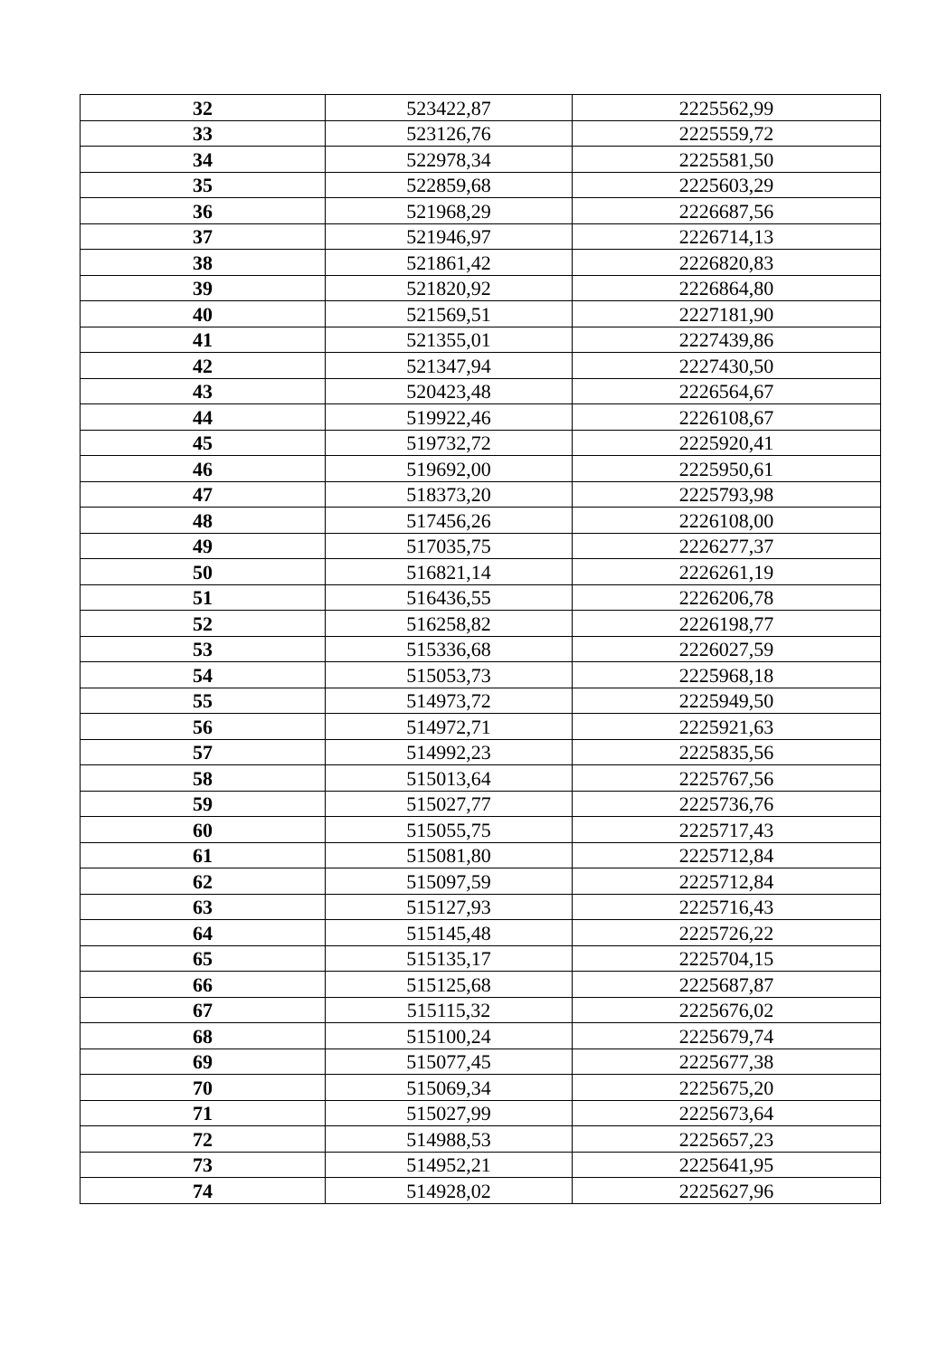| 32 | 523422,87 | 2225562,99 |
| 33 | 523126,76 | 2225559,72 |
| 34 | 522978,34 | 2225581,50 |
| 35 | 522859,68 | 2225603,29 |
| 36 | 521968,29 | 2226687,56 |
| 37 | 521946,97 | 2226714,13 |
| 38 | 521861,42 | 2226820,83 |
| 39 | 521820,92 | 2226864,80 |
| 40 | 521569,51 | 2227181,90 |
| 41 | 521355,01 | 2227439,86 |
| 42 | 521347,94 | 2227430,50 |
| 43 | 520423,48 | 2226564,67 |
| 44 | 519922,46 | 2226108,67 |
| 45 | 519732,72 | 2225920,41 |
| 46 | 519692,00 | 2225950,61 |
| 47 | 518373,20 | 2225793,98 |
| 48 | 517456,26 | 2226108,00 |
| 49 | 517035,75 | 2226277,37 |
| 50 | 516821,14 | 2226261,19 |
| 51 | 516436,55 | 2226206,78 |
| 52 | 516258,82 | 2226198,77 |
| 53 | 515336,68 | 2226027,59 |
| 54 | 515053,73 | 2225968,18 |
| 55 | 514973,72 | 2225949,50 |
| 56 | 514972,71 | 2225921,63 |
| 57 | 514992,23 | 2225835,56 |
| 58 | 515013,64 | 2225767,56 |
| 59 | 515027,77 | 2225736,76 |
| 60 | 515055,75 | 2225717,43 |
| 61 | 515081,80 | 2225712,84 |
| 62 | 515097,59 | 2225712,84 |
| 63 | 515127,93 | 2225716,43 |
| 64 | 515145,48 | 2225726,22 |
| 65 | 515135,17 | 2225704,15 |
| 66 | 515125,68 | 2225687,87 |
| 67 | 515115,32 | 2225676,02 |
| 68 | 515100,24 | 2225679,74 |
| 69 | 515077,45 | 2225677,38 |
| 70 | 515069,34 | 2225675,20 |
| 71 | 515027,99 | 2225673,64 |
| 72 | 514988,53 | 2225657,23 |
| 73 | 514952,21 | 2225641,95 |
| 74 | 514928,02 | 2225627,96 |